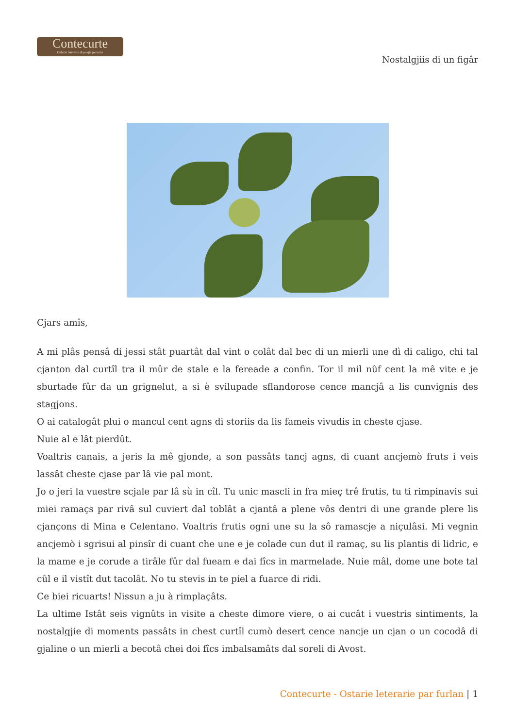Contecurte
Ostarie leterarie di poejis peraulis
Nostalgjiis di un figâr
Cjars amîs,
A mi plâs pensâ di jessi stât puartât dal vint o colât dal bec di un mierli une dì di caligo, chi tal cjanton dal curtîl tra il mûr de stale e la fereade a confin. Tor il mil nûf cent la mê vite e je sburtade fûr da un grignelut, a si è svilupade sflandorose cence mancjâ a lis cunvignis des stagjons.
O ai catalogât plui o mancul cent agns di storiis da lis fameis vivudis in cheste cjase.
Nuie al e lât pierdût.
Voaltris canais, a jeris la mê gjonde, a son passâts tancj agns, di cuant ancjemò fruts i veis lassât cheste cjase par lâ vie pal mont.
Jo o jeri la vuestre scjale par lâ sù in cîl. Tu unic mascli in fra mieç trê frutis, tu ti rimpinavis sui miei ramaçs par rivâ sul cuviert dal toblât a cjantâ a plene vôs dentri di une grande plere lis cjançons di Mina e Celentano. Voaltris frutis ogni une su la sô ramascje a niçulâsi. Mi vegnin ancjemò i sgrisui al pinsîr di cuant che une e je colade cun dut il ramaç, su lis plantis di lidric, e la mame e je corude a tirâle fûr dal fueam e dai fîcs in marmelade. Nuie mâl, dome une bote tal cûl e il vistît dut tacolât. No tu stevis in te piel a fuarce di ridi.
Ce biei ricuarts! Nissun a ju à rimplaçâts.
La ultime Istât seis vignûts in visite a cheste dimore viere, o ai cucât i vuestris sintiments, la nostalgjie di moments passâts in chest curtîl cumò desert cence nancje un cjan o un cocodâ di gjaline o un mierli a becotâ chei doi fîcs imbalsamâts dal soreli di Avost.
Contecurte - Ostarie leterarie par furlan | 1